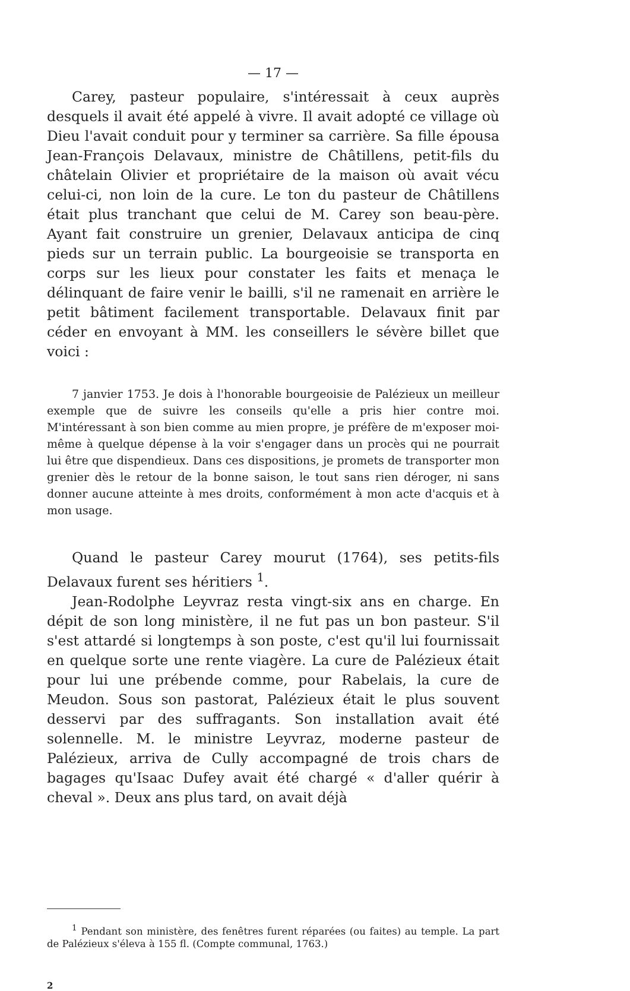— 17 —
Carey, pasteur populaire, s'intéressait à ceux auprès desquels il avait été appelé à vivre. Il avait adopté ce village où Dieu l'avait conduit pour y terminer sa carrière. Sa fille épousa Jean-François Delavaux, ministre de Châtillens, petit-fils du châtelain Olivier et propriétaire de la maison où avait vécu celui-ci, non loin de la cure. Le ton du pasteur de Châtillens était plus tranchant que celui de M. Carey son beau-père. Ayant fait construire un grenier, Delavaux anticipa de cinq pieds sur un terrain public. La bourgeoisie se transporta en corps sur les lieux pour constater les faits et menaça le délinquant de faire venir le bailli, s'il ne ramenait en arrière le petit bâtiment facilement transportable. Delavaux finit par céder en envoyant à MM. les conseillers le sévère billet que voici :
7 janvier 1753. Je dois à l'honorable bourgeoisie de Palézieux un meilleur exemple que de suivre les conseils qu'elle a pris hier contre moi. M'intéressant à son bien comme au mien propre, je préfère de m'exposer moi-même à quelque dépense à la voir s'engager dans un procès qui ne pourrait lui être que dispendieux. Dans ces dispositions, je promets de transporter mon grenier dès le retour de la bonne saison, le tout sans rien déroger, ni sans donner aucune atteinte à mes droits, conformément à mon acte d'acquis et à mon usage.
Quand le pasteur Carey mourut (1764), ses petits-fils Delavaux furent ses héritiers <sup>1</sup>.
Jean-Rodolphe Leyvraz resta vingt-six ans en charge. En dépit de son long ministère, il ne fut pas un bon pasteur. S'il s'est attardé si longtemps à son poste, c'est qu'il lui fournissait en quelque sorte une rente viagère. La cure de Palézieux était pour lui une prébende comme, pour Rabelais, la cure de Meudon. Sous son pastorat, Palézieux était le plus souvent desservi par des suffragants. Son installation avait été solennelle. M. le ministre Leyvraz, moderne pasteur de Palézieux, arriva de Cully accompagné de trois chars de bagages qu'Isaac Dufey avait été chargé « d'aller quérir à cheval ». Deux ans plus tard, on avait déjà
<sup>1</sup> Pendant son ministère, des fenêtres furent réparées (ou faites) au temple. La part de Palézieux s'éleva à 155 fl. (Compte communal, 1763.)
2